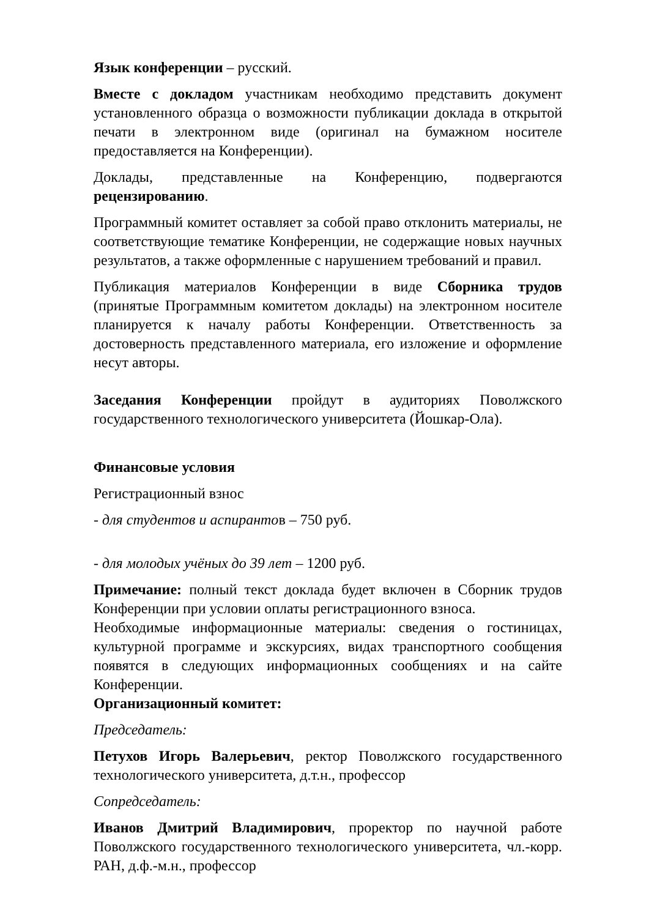Язык конференции – русский.
Вместе с докладом участникам необходимо представить документ установленного образца о возможности публикации доклада в открытой печати в электронном виде (оригинал на бумажном носителе предоставляется на Конференции).
Доклады, представленные на Конференцию, подвергаются рецензированию.
Программный комитет оставляет за собой право отклонить материалы, не соответствующие тематике Конференции, не содержащие новых научных результатов, а также оформленные с нарушением требований и правил.
Публикация материалов Конференции в виде Сборника трудов (принятые Программным комитетом доклады) на электронном носителе планируется к началу работы Конференции. Ответственность за достоверность представленного материала, его изложение и оформление несут авторы.
Заседания Конференции пройдут в аудиториях Поволжского государственного технологического университета (Йошкар-Ола).
Финансовые условия
Регистрационный взнос
- для студентов и аспирантов – 750 руб.
- для молодых учёных до 39 лет – 1200 руб.
Примечание: полный текст доклада будет включен в Сборник трудов Конференции при условии оплаты регистрационного взноса.
Необходимые информационные материалы: сведения о гостиницах, культурной программе и экскурсиях, видах транспортного сообщения появятся в следующих информационных сообщениях и на сайте Конференции.
Организационный комитет:
Председатель:
Петухов Игорь Валерьевич, ректор Поволжского государственного технологического университета, д.т.н., профессор
Сопредседатель:
Иванов Дмитрий Владимирович, проректор по научной работе Поволжского государственного технологического университета, чл.-корр. РАН, д.ф.-м.н., профессор